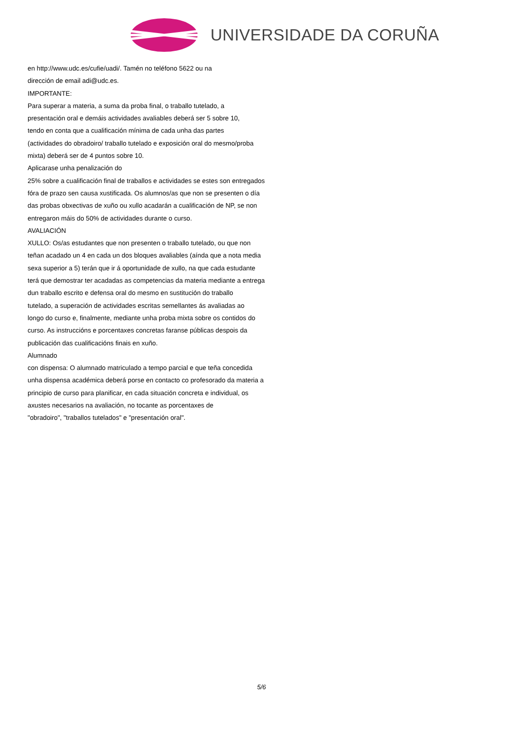UNIVERSIDADE DA CORUÑA
en http://www.udc.es/cufie/uadi/. Tamén no teléfono 5622 ou na
dirección de email adi@udc.es.
IMPORTANTE:
Para superar a materia, a suma da proba final, o traballo tutelado, a
presentación oral e demáis actividades avaliables deberá ser 5 sobre 10,
tendo en conta que a cualificación mínima de cada unha das partes
(actividades do obradoiro/ traballo tutelado e exposición oral do mesmo/proba
mixta) deberá ser de 4 puntos sobre 10.
Aplicarase unha penalización do
25% sobre a cualificación final de traballos e actividades se estes son entregados
fóra de prazo sen causa xustificada. Os alumnos/as que non se presenten o día
das probas obxectivas de xuño ou xullo acadarán a cualificación de NP, se non
entregaron máis do 50% de actividades durante o curso.
AVALIACIÓN
XULLO: Os/as estudantes que non presenten o traballo tutelado, ou que non
teñan acadado un 4 en cada un dos bloques avaliables (aínda que a nota media
sexa superior a 5) terán que ir á oportunidade de xullo, na que cada estudante
terá que demostrar ter acadadas as competencias da materia mediante a entrega
dun traballo escrito e defensa oral do mesmo en sustitución do traballo
tutelado, a superación de actividades escritas semellantes ás avaliadas ao
longo do curso e, finalmente, mediante unha proba mixta sobre os contidos do
curso. As instruccións e porcentaxes concretas faranse públicas despois da
publicación das cualificacións finais en xuño.
Alumnado
con dispensa: O alumnado matriculado a tempo parcial e que teña concedida
unha dispensa académica deberá porse en contacto co profesorado da materia a
principio de curso para planificar, en cada situación concreta e individual, os
axustes necesarios na avaliación, no tocante as porcentaxes de
"obradoiro", "traballos tutelados" e "presentación oral".
5/6